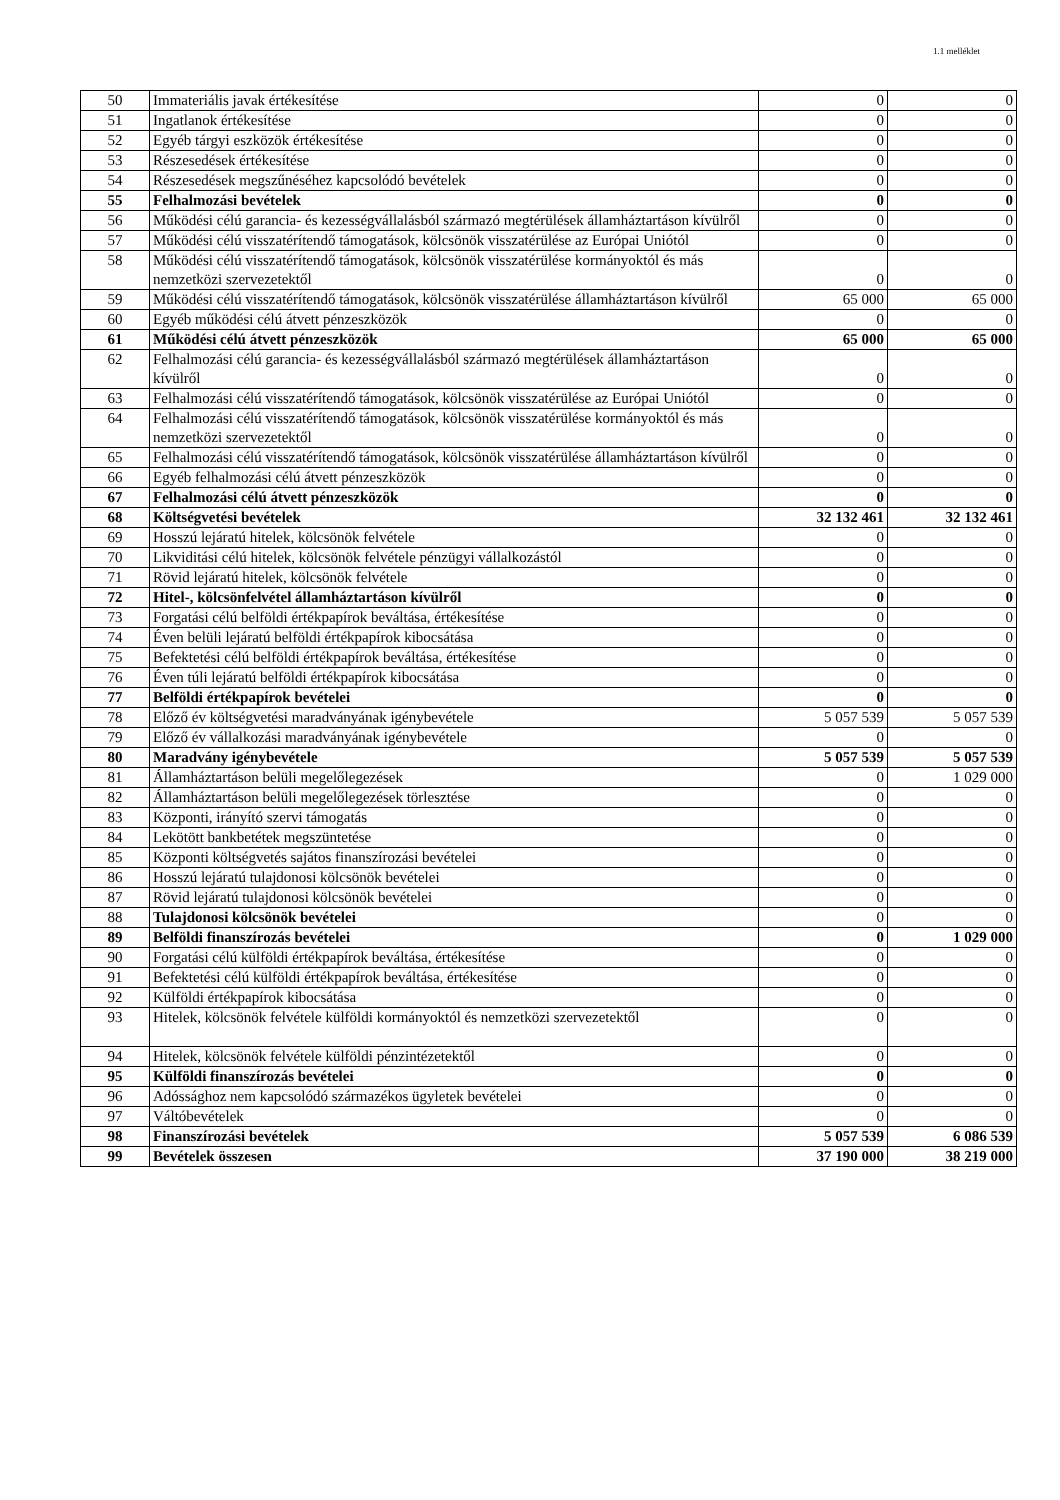1.1 melléklet
| 50 | Immateriális javak értékesítése | 0 | 0 |
| 51 | Ingatlanok értékesítése | 0 | 0 |
| 52 | Egyéb tárgyi eszközök értékesítése | 0 | 0 |
| 53 | Részesedések értékesítése | 0 | 0 |
| 54 | Részesedések megszűnéséhez kapcsolódó bevételek | 0 | 0 |
| 55 | Felhalmozási bevételek | 0 | 0 |
| 56 | Működési célú garancia- és kezességvállalásból származó megtérülések államháztartáson kívülről | 0 | 0 |
| 57 | Működési célú visszatérítendő támogatások, kölcsönök visszatérülése az Európai Uniótól | 0 | 0 |
| 58 | Működési célú visszatérítendő támogatások, kölcsönök visszatérülése kormányoktól és más nemzetközi szervezetektől | 0 | 0 |
| 59 | Működési célú visszatérítendő támogatások, kölcsönök visszatérülése államháztartáson kívülről | 65 000 | 65 000 |
| 60 | Egyéb működési célú átvett pénzeszközök | 0 | 0 |
| 61 | Működési célú átvett pénzeszközök | 65 000 | 65 000 |
| 62 | Felhalmozási célú garancia- és kezességvállalásból származó megtérülések államháztartáson kívülről | 0 | 0 |
| 63 | Felhalmozási célú visszatérítendő támogatások, kölcsönök visszatérülése az Európai Uniótól | 0 | 0 |
| 64 | Felhalmozási célú visszatérítendő támogatások, kölcsönök visszatérülése kormányoktól és más nemzetközi szervezetektől | 0 | 0 |
| 65 | Felhalmozási célú visszatérítendő támogatások, kölcsönök visszatérülése államháztartáson kívülről | 0 | 0 |
| 66 | Egyéb felhalmozási célú átvett pénzeszközök | 0 | 0 |
| 67 | Felhalmozási célú átvett pénzeszközök | 0 | 0 |
| 68 | Költségvetési bevételek | 32 132 461 | 32 132 461 |
| 69 | Hosszú lejáratú hitelek, kölcsönök felvétele | 0 | 0 |
| 70 | Likviditási célú hitelek, kölcsönök felvétele pénzügyi vállalkozástól | 0 | 0 |
| 71 | Rövid lejáratú hitelek, kölcsönök felvétele | 0 | 0 |
| 72 | Hitel-, kölcsönfelvétel államháztartáson kívülről | 0 | 0 |
| 73 | Forgatási célú belföldi értékpapírok beváltása, értékesítése | 0 | 0 |
| 74 | Éven belüli lejáratú belföldi értékpapírok kibocsátása | 0 | 0 |
| 75 | Befektetési célú belföldi értékpapírok beváltása, értékesítése | 0 | 0 |
| 76 | Éven túli lejáratú belföldi értékpapírok kibocsátása | 0 | 0 |
| 77 | Belföldi értékpapírok bevételei | 0 | 0 |
| 78 | Előző év költségvetési maradványának igénybevétele | 5 057 539 | 5 057 539 |
| 79 | Előző év vállalkozási maradványának igénybevétele | 0 | 0 |
| 80 | Maradvány igénybevétele | 5 057 539 | 5 057 539 |
| 81 | Államháztartáson belüli megelőlegezések | 0 | 1 029 000 |
| 82 | Államháztartáson belüli megelőlegezések törlesztése | 0 | 0 |
| 83 | Központi, irányító szervi támogatás | 0 | 0 |
| 84 | Lekötött bankbetétek megszüntetése | 0 | 0 |
| 85 | Központi költségvetés sajátos finanszírozási bevételei | 0 | 0 |
| 86 | Hosszú lejáratú tulajdonosi kölcsönök bevételei | 0 | 0 |
| 87 | Rövid lejáratú tulajdonosi kölcsönök bevételei | 0 | 0 |
| 88 | Tulajdonosi kölcsönök bevételei | 0 | 0 |
| 89 | Belföldi finanszírozás bevételei | 0 | 1 029 000 |
| 90 | Forgatási célú külföldi értékpapírok beváltása, értékesítése | 0 | 0 |
| 91 | Befektetési célú külföldi értékpapírok beváltása, értékesítése | 0 | 0 |
| 92 | Külföldi értékpapírok kibocsátása | 0 | 0 |
| 93 | Hitelek, kölcsönök felvétele külföldi kormányoktól és nemzetközi szervezetektől | 0 | 0 |
| 94 | Hitelek, kölcsönök felvétele külföldi pénzintézetektől | 0 | 0 |
| 95 | Külföldi finanszírozás bevételei | 0 | 0 |
| 96 | Adóssághoz nem kapcsolódó származékos ügyletek bevételei | 0 | 0 |
| 97 | Váltóbevételek | 0 | 0 |
| 98 | Finanszírozási bevételek | 5 057 539 | 6 086 539 |
| 99 | Bevételek összesen | 37 190 000 | 38 219 000 |